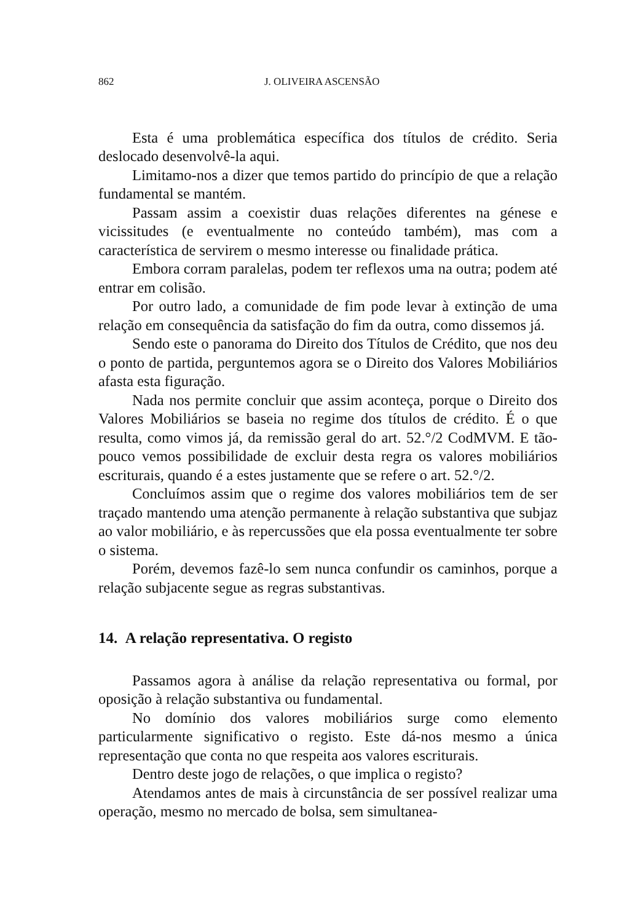862 J. OLIVEIRA ASCENSÃO
Esta é uma problemática específica dos títulos de crédito. Seria deslocado desenvolvê-la aqui.
Limitamo-nos a dizer que temos partido do princípio de que a relação fundamental se mantém.
Passam assim a coexistir duas relações diferentes na génese e vicissitudes (e eventualmente no conteúdo também), mas com a característica de servirem o mesmo interesse ou finalidade prática.
Embora corram paralelas, podem ter reflexos uma na outra; podem até entrar em colisão.
Por outro lado, a comunidade de fim pode levar à extinção de uma relação em consequência da satisfação do fim da outra, como dissemos já.
Sendo este o panorama do Direito dos Títulos de Crédito, que nos deu o ponto de partida, perguntemos agora se o Direito dos Valores Mobiliários afasta esta figuração.
Nada nos permite concluir que assim aconteça, porque o Direito dos Valores Mobiliários se baseia no regime dos títulos de crédito. É o que resulta, como vimos já, da remissão geral do art. 52.°/2 CodMVM. E tão-pouco vemos possibilidade de excluir desta regra os valores mobiliários escriturais, quando é a estes justamente que se refere o art. 52.°/2.
Concluímos assim que o regime dos valores mobiliários tem de ser traçado mantendo uma atenção permanente à relação substantiva que subjaz ao valor mobiliário, e às repercussões que ela possa eventualmente ter sobre o sistema.
Porém, devemos fazê-lo sem nunca confundir os caminhos, porque a relação subjacente segue as regras substantivas.
14. A relação representativa. O registo
Passamos agora à análise da relação representativa ou formal, por oposição à relação substantiva ou fundamental.
No domínio dos valores mobiliários surge como elemento particularmente significativo o registo. Este dá-nos mesmo a única representação que conta no que respeita aos valores escriturais.
Dentro deste jogo de relações, o que implica o registo?
Atendamos antes de mais à circunstância de ser possível realizar uma operação, mesmo no mercado de bolsa, sem simultanea-